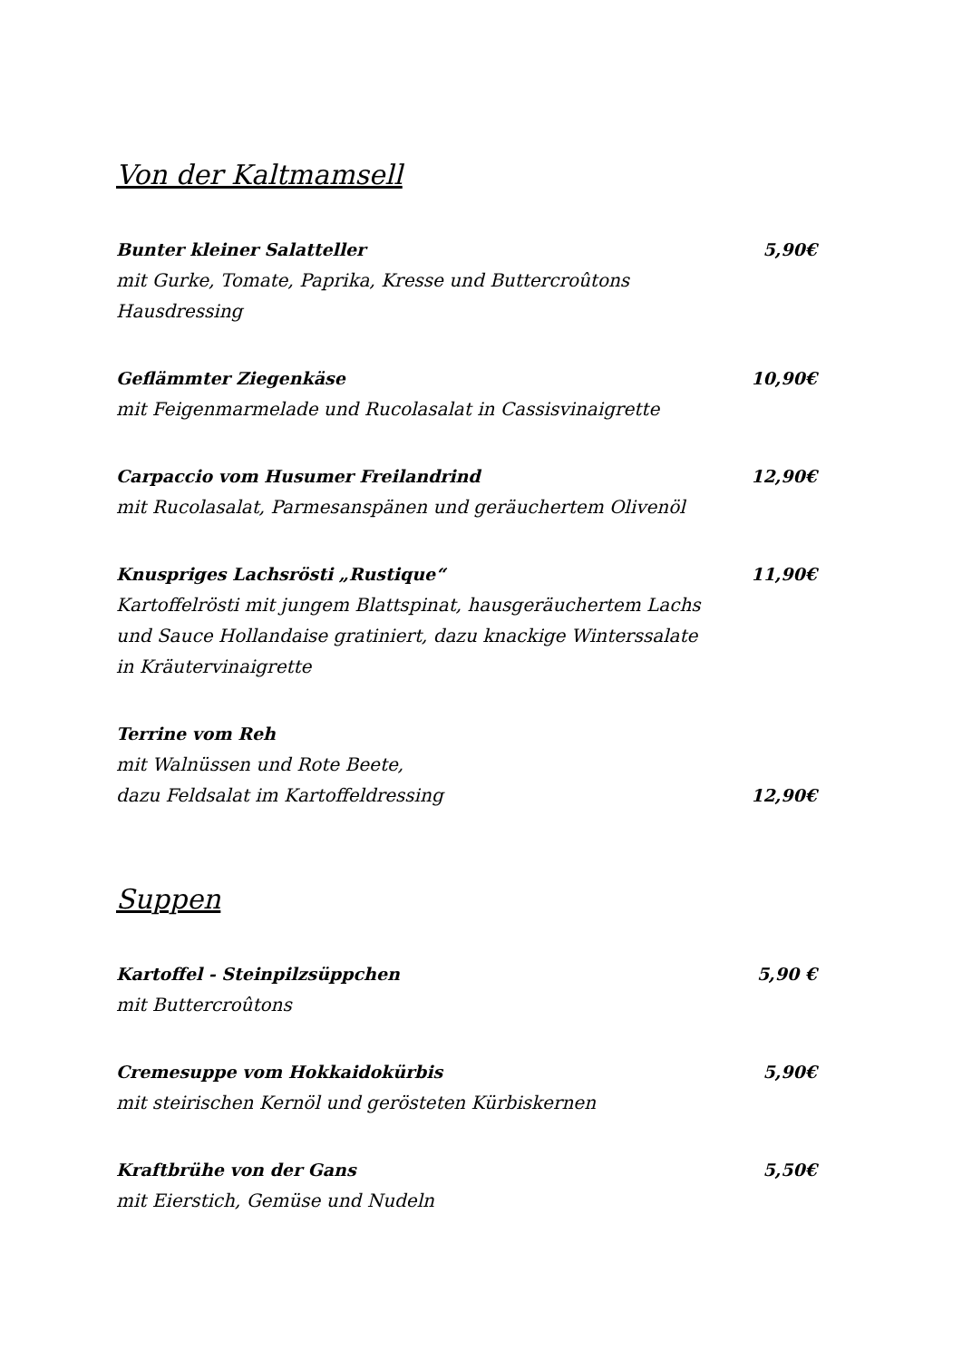Von der Kaltmamsell
Bunter kleiner Salatteller 5,90€
mit Gurke, Tomate, Paprika, Kresse und Buttercroûtons
Hausdressing
Geflämmter Ziegenkäse 10,90€
mit Feigenmarmelade und Rucolasalat in Cassisvinaigrette
Carpaccio vom Husumer Freilandrind 12,90€
mit Rucolasalat, Parmesanspänen und geräuchertem Olivenöl
Knuspriges Lachsrösti „Rustique“ 11,90€
Kartoffelrösti mit jungem Blattspinat, hausgeräuchertem Lachs
und Sauce Hollandaise gratiniert, dazu knackige Winterssalate
in Kräutervinaigrette
Terrine vom Reh
mit Walnüssen und Rote Beete,
dazu Feldsalat im Kartoffeldressing 12,90€
Suppen
Kartoffel - Steinpilzsüppchen 5,90 €
mit Buttercroûtons
Cremesuppe vom Hokkaidokürbis 5,90€
mit steirischen Kernöl und gerösteten Kürbiskernen
Kraftbrühe von der Gans 5,50€
mit Eierstich, Gemüse und Nudeln